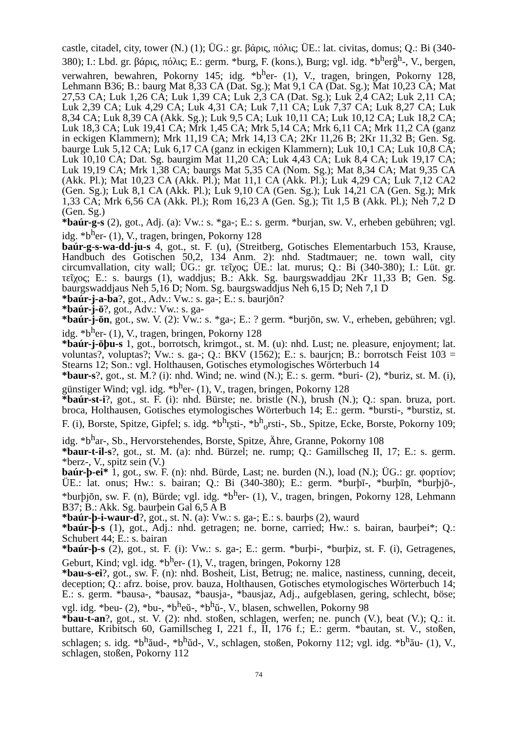castle, citadel, city, tower (N.) (1); ÜG.: gr. βάρις, πόλις; ÜE.: lat. civitas, domus; Q.: Bi (340-380); I.: Lbd. gr. βάρις, πόλις; E.: germ. *burg, F. (kons.), Burg; vgl. idg. *b<sup>h</sup>erĝ<sup>h</sup>-, V., bergen, verwahren, bewahren, Pokorny 145; idg. *b<sup>h</sup>er- (1), V., tragen, bringen, Pokorny 128, Lehmann B36; B.: baurg Mat 8,33 CA (Dat. Sg.); Mat 9,1 CA (Dat. Sg.); Mat 10,23 CA; Mat 27,53 CA; Luk 1,26 CA; Luk 1,39 CA; Luk 2,3 CA (Dat. Sg.); Luk 2,4 CA2; Luk 2,11 CA; Luk 2,39 CA; Luk 4,29 CA; Luk 4,31 CA; Luk 7,11 CA; Luk 7,37 CA; Luk 8,27 CA; Luk 8,34 CA; Luk 8,39 CA (Akk. Sg.); Luk 9,5 CA; Luk 10,11 CA; Luk 10,12 CA; Luk 18,2 CA; Luk 18,3 CA; Luk 19,41 CA; Mrk 1,45 CA; Mrk 5,14 CA; Mrk 6,11 CA; Mrk 11,2 CA (ganz in eckigen Klammern); Mrk 11,19 CA; Mrk 14,13 CA; 2Kr 11,26 B; 2Kr 11,32 B; Gen. Sg. baurge Luk 5,12 CA; Luk 6,17 CA (ganz in eckigen Klammern); Luk 10,1 CA; Luk 10,8 CA; Luk 10,10 CA; Dat. Sg. baurgim Mat 11,20 CA; Luk 4,43 CA; Luk 8,4 CA; Luk 19,17 CA; Luk 19,19 CA; Mrk 1,38 CA; baurgs Mat 5,35 CA (Nom. Sg.); Mat 8,34 CA; Mat 9,35 CA (Akk. Pl.); Mat 10,23 CA (Akk. Pl.); Mat 11,1 CA (Akk. Pl.); Luk 4,29 CA; Luk 7,12 CA2 (Gen. Sg.); Luk 8,1 CA (Akk. Pl.); Luk 9,10 CA (Gen. Sg.); Luk 14,21 CA (Gen. Sg.); Mrk 1,33 CA; Mrk 6,56 CA (Akk. Pl.); Rom 16,23 A (Gen. Sg.); Tit 1,5 B (Akk. Pl.); Neh 7,2 D (Gen. Sg.)
*baúr-g-s (2), got., Adj. (a): Vw.: s. *ga-; E.: s. germ. *burjan, sw. V., erheben gebühren; vgl. idg. *b<sup>h</sup>er- (1), V., tragen, bringen, Pokorny 128
baúr-g-s-wa-dd-ju-s 4, got., st. F. (u), (Streitberg, Gotisches Elementarbuch 153, Krause, Handbuch des Gotischen 50,2, 134 Anm. 2): nhd. Stadtmauer; ne. town wall, city circumvallation, city wall; ÜG.: gr. τεῖχος; ÜE.: lat. murus; Q.: Bi (340-380); I.: Lüt. gr. τεῖχος; E.: s. baurgs (1), waddjus; B.: Akk. Sg. baurgswaddjau 2Kr 11,33 B; Gen. Sg. baurgswaddjaus Neh 5,16 D; Nom. Sg. baurgswaddjus Neh 6,15 D; Neh 7,1 D
*baúr-j-a-ba?, got., Adv.: Vw.: s. ga-; E.: s. baurjōn?
*baúr-j-ō?, got., Adv.: Vw.: s. ga-
*baúr-j-ōn, got., sw. V. (2): Vw.: s. *ga-; E.: ? germ. *burjōn, sw. V., erheben, gebühren; vgl. idg. *b<sup>h</sup>er- (1), V., tragen, bringen, Pokorny 128
*baúr-j-ōþu-s 1, got., borrotsch, krimgot., st. M. (u): nhd. Lust; ne. pleasure, enjoyment; lat. voluntas?, voluptas?; Vw.: s. ga-; Q.: BKV (1562); E.: s. baurjcn; B.: borrotsch Feist 103 = Stearns 12; Son.: vgl. Holthausen, Gotisches etymologisches Wörterbuch 14
*baur-s?, got., st. M.? (i): nhd. Wind; ne. wind (N.); E.: s. germ. *buri- (2), *buriz, st. M. (i), günstiger Wind; vgl. idg. *b<sup>h</sup>er- (1), V., tragen, bringen, Pokorny 128
*baúr-st-i?, got., st. F. (i): nhd. Bürste; ne. bristle (N.), brush (N.); Q.: span. bruza, port. broca, Holthausen, Gotisches etymologisches Wörterbuch 14; E.: germ. *bursti-, *burstiz, st. F. (i), Borste, Spitze, Gipfel; s. idg. *b<sup>h</sup>r̥sti-, *b<sup>h</sup><sub>o</sub>rsti-, Sb., Spitze, Ecke, Borste, Pokorny 109; idg. *b<sup>h</sup>ar-, Sb., Hervorstehendes, Borste, Spitze, Ähre, Granne, Pokorny 108
*baur-t-il-s?, got., st. M. (a): nhd. Bürzel; ne. rump; Q.: Gamillscheg II, 17; E.: s. germ. *berz-, V., spitz sein (V.)
baúr-þ-ei* 1, got., sw. F. (n): nhd. Bürde, Last; ne. burden (N.), load (N.); ÜG.: gr. φορτίον; ÜE.: lat. onus; Hw.: s. bairan; Q.: Bi (340-380); E.: germ. *burþī-, *burþīn, *burþjō-, *burþjōn, sw. F. (n), Bürde; vgl. idg. *b<sup>h</sup>er- (1), V., tragen, bringen, Pokorny 128, Lehmann B37; B.: Akk. Sg. baurþein Gal 6,5 A B
*baúr-þ-i-waur-d?, got., st. N. (a): Vw.: s. ga-; E.: s. baurþs (2), waurd
*baúr-þ-s (1), got., Adj.: nhd. getragen; ne. borne, carried; Hw.: s. bairan, baurþei*; Q.: Schubert 44; E.: s. bairan
*baúr-þ-s (2), got., st. F. (i): Vw.: s. ga-; E.: germ. *burþi-, *burþiz, st. F. (i), Getragenes, Geburt, Kind; vgl. idg. *b<sup>h</sup>er- (1), V., tragen, bringen, Pokorny 128
*bau-s-ei?, got., sw. F. (n): nhd. Bosheit, List, Betrug; ne. malice, nastiness, cunning, deceit, deception; Q.: afrz. boise, prov. bauza, Holthausen, Gotisches etymologisches Wörterbuch 14; E.: s. germ. *bausa-, *bausaz, *bausja-, *bausjaz, Adj., aufgeblasen, gering, schlecht, böse; vgl. idg. *beu- (2), *bu-, *b<sup>h</sup>eŭ-, *b<sup>h</sup>ŭ-, V., blasen, schwellen, Pokorny 98
*bau-t-an?, got., st. V. (2): nhd. stoßen, schlagen, werfen; ne. punch (V.), beat (V.); Q.: it. buttare, Kribitsch 60, Gamillscheg I, 221 f., II, 176 f.; E.: germ. *bautan, st. V., stoßen, schlagen; s. idg. *b<sup>h</sup>ăud-, *b<sup>h</sup>ŭd-, V., schlagen, stoßen, Pokorny 112; vgl. idg. *b<sup>h</sup>ău- (1), V., schlagen, stoßen, Pokorny 112
74